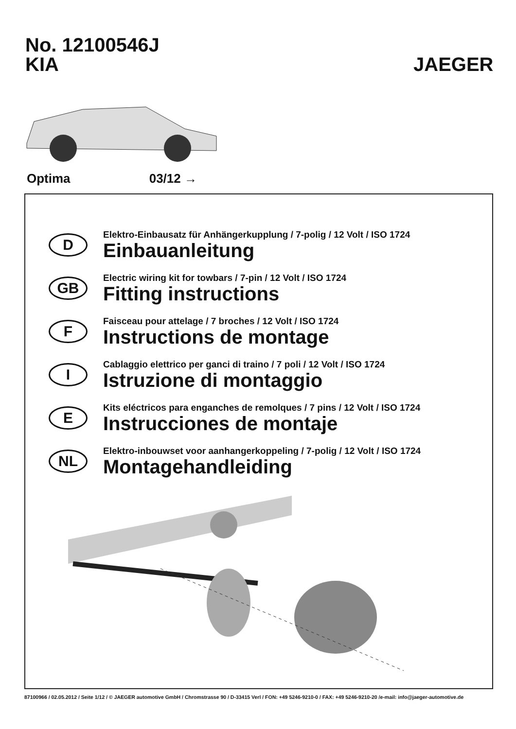No. 12100546J
KIA
JAEGER
Optima 03/12 →
D
Elektro-Einbausatz für Anhängerkupplung / 7-polig / 12 Volt / ISO 1724
Einbauanleitung
GB
Electric wiring kit for towbars / 7-pin / 12 Volt / ISO 1724
Fitting instructions
F
Faisceau pour attelage / 7 broches / 12 Volt / ISO 1724
Instructions de montage
I
Cablaggio elettrico per ganci di traino / 7 poli / 12 Volt / ISO 1724
Istruzione di montaggio
E
Kits eléctricos para enganches de remolques / 7 pins / 12 Volt / ISO 1724
Instrucciones de montaje
NL
Elektro-inbouwset voor aanhangerkoppeling / 7-polig / 12 Volt / ISO 1724
Montagehandleiding
87100966 / 02.05.2012 / Seite 1/12 / © JAEGER automotive GmbH / Chromstrasse 90 / D-33415 Verl / FON: +49 5246-9210-0 / FAX: +49 5246-9210-20 /e-mail: info@jaeger-automotive.de